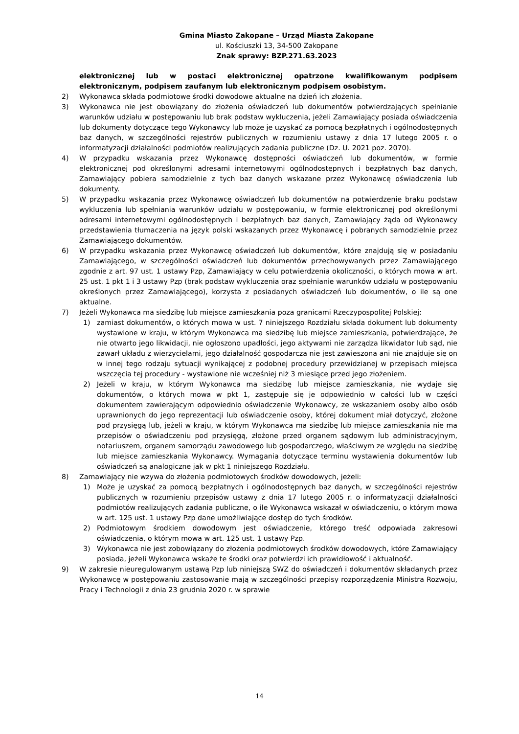Gmina Miasto Zakopane – Urząd Miasta Zakopane
ul. Kościuszki 13, 34-500 Zakopane
Znak sprawy: BZP.271.63.2023
elektronicznej lub w postaci elektronicznej opatrzone kwalifikowanym podpisem elektronicznym, podpisem zaufanym lub elektronicznym podpisem osobistym.
2) Wykonawca składa podmiotowe środki dowodowe aktualne na dzień ich złożenia.
3) Wykonawca nie jest obowiązany do złożenia oświadczeń lub dokumentów potwierdzających spełnianie warunków udziału w postępowaniu lub brak podstaw wykluczenia, jeżeli Zamawiający posiada oświadczenia lub dokumenty dotyczące tego Wykonawcy lub może je uzyskać za pomocą bezpłatnych i ogólnodostępnych baz danych, w szczególności rejestrów publicznych w rozumieniu ustawy z dnia 17 lutego 2005 r. o informatyzacji działalności podmiotów realizujących zadania publiczne (Dz. U. 2021 poz. 2070).
4) W przypadku wskazania przez Wykonawcę dostępności oświadczeń lub dokumentów, w formie elektronicznej pod określonymi adresami internetowymi ogólnodostępnych i bezpłatnych baz danych, Zamawiający pobiera samodzielnie z tych baz danych wskazane przez Wykonawcę oświadczenia lub dokumenty.
5) W przypadku wskazania przez Wykonawcę oświadczeń lub dokumentów na potwierdzenie braku podstaw wykluczenia lub spełniania warunków udziału w postępowaniu, w formie elektronicznej pod określonymi adresami internetowymi ogólnodostępnych i bezpłatnych baz danych, Zamawiający żąda od Wykonawcy przedstawienia tłumaczenia na język polski wskazanych przez Wykonawcę i pobranych samodzielnie przez Zamawiającego dokumentów.
6) W przypadku wskazania przez Wykonawcę oświadczeń lub dokumentów, które znajdują się w posiadaniu Zamawiającego, w szczególności oświadczeń lub dokumentów przechowywanych przez Zamawiającego zgodnie z art. 97 ust. 1 ustawy Pzp, Zamawiający w celu potwierdzenia okoliczności, o których mowa w art. 25 ust. 1 pkt 1 i 3 ustawy Pzp (brak podstaw wykluczenia oraz spełnianie warunków udziału w postępowaniu określonych przez Zamawiającego), korzysta z posiadanych oświadczeń lub dokumentów, o ile są one aktualne.
7) Jeżeli Wykonawca ma siedzibę lub miejsce zamieszkania poza granicami Rzeczypospolitej Polskiej:
1) zamiast dokumentów, o których mowa w ust. 7 niniejszego Rozdziału składa dokument lub dokumenty wystawione w kraju, w którym Wykonawca ma siedzibę lub miejsce zamieszkania, potwierdzające, że nie otwarto jego likwidacji, nie ogłoszono upadłości, jego aktywami nie zarządza likwidator lub sąd, nie zawarł układu z wierzycielami, jego działalność gospodarcza nie jest zawieszona ani nie znajduje się on w innej tego rodzaju sytuacji wynikającej z podobnej procedury przewidzianej w przepisach miejsca wszczęcia tej procedury - wystawione nie wcześniej niż 3 miesiące przed jego złożeniem.
2) Jeżeli w kraju, w którym Wykonawca ma siedzibę lub miejsce zamieszkania, nie wydaje się dokumentów, o których mowa w pkt 1, zastępuje się je odpowiednio w całości lub w części dokumentem zawierającym odpowiednio oświadczenie Wykonawcy, ze wskazaniem osoby albo osób uprawnionych do jego reprezentacji lub oświadczenie osoby, której dokument miał dotyczyć, złożone pod przysięgą lub, jeżeli w kraju, w którym Wykonawca ma siedzibę lub miejsce zamieszkania nie ma przepisów o oświadczeniu pod przysięgą, złożone przed organem sądowym lub administracyjnym, notariuszem, organem samorządu zawodowego lub gospodarczego, właściwym ze względu na siedzibę lub miejsce zamieszkania Wykonawcy. Wymagania dotyczące terminu wystawienia dokumentów lub oświadczeń są analogiczne jak w pkt 1 niniejszego Rozdziału.
8) Zamawiający nie wzywa do złożenia podmiotowych środków dowodowych, jeżeli:
1) Może je uzyskać za pomocą bezpłatnych i ogólnodostępnych baz danych, w szczególności rejestrów publicznych w rozumieniu przepisów ustawy z dnia 17 lutego 2005 r. o informatyzacji działalności podmiotów realizujących zadania publiczne, o ile Wykonawca wskazał w oświadczeniu, o którym mowa w art. 125 ust. 1 ustawy Pzp dane umożliwiające dostęp do tych środków.
2) Podmiotowym środkiem dowodowym jest oświadczenie, którego treść odpowiada zakresowi oświadczenia, o którym mowa w art. 125 ust. 1 ustawy Pzp.
3) Wykonawca nie jest zobowiązany do złożenia podmiotowych środków dowodowych, które Zamawiający posiada, jeżeli Wykonawca wskaże te środki oraz potwierdzi ich prawidłowość i aktualność.
9) W zakresie nieuregulowanym ustawą Pzp lub niniejszą SWZ do oświadczeń i dokumentów składanych przez Wykonawcę w postępowaniu zastosowanie mają w szczególności przepisy rozporządzenia Ministra Rozwoju, Pracy i Technologii z dnia 23 grudnia 2020 r. w sprawie
14